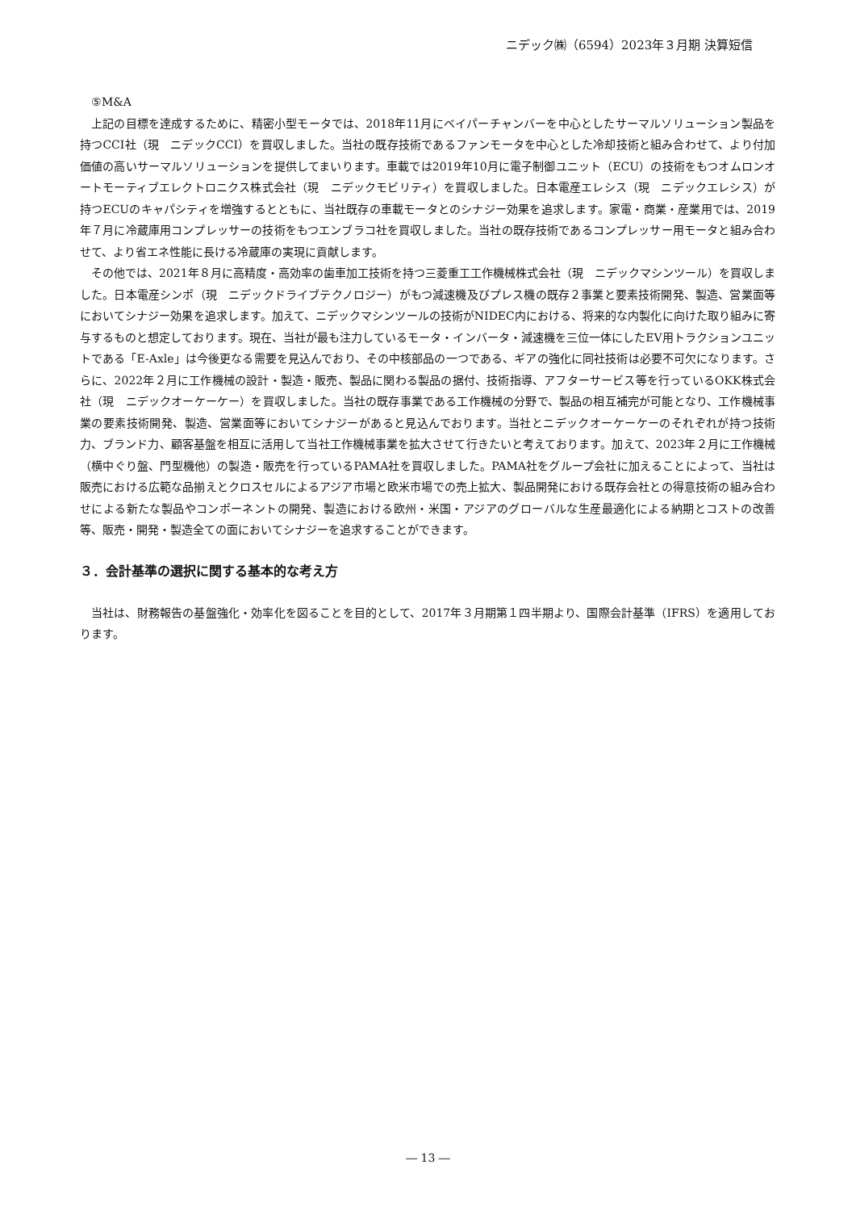ニデック㈱（6594）2023年３月期 決算短信
⑤M&A
上記の目標を達成するために、精密小型モータでは、2018年11月にベイパーチャンバーを中心としたサーマルソリューション製品を持つCCI社（現　ニデックCCI）を買収しました。当社の既存技術であるファンモータを中心とした冷却技術と組み合わせて、より付加価値の高いサーマルソリューションを提供してまいります。車載では2019年10月に電子制御ユニット（ECU）の技術をもつオムロンオートモーティブエレクトロニクス株式会社（現　ニデックモビリティ）を買収しました。日本電産エレシス（現　ニデックエレシス）が持つECUのキャパシティを増強するとともに、当社既存の車載モータとのシナジー効果を追求します。家電・商業・産業用では、2019年７月に冷蔵庫用コンプレッサーの技術をもつエンブラコ社を買収しました。当社の既存技術であるコンプレッサー用モータと組み合わせて、より省エネ性能に長ける冷蔵庫の実現に貢献します。
その他では、2021年８月に高精度・高効率の歯車加工技術を持つ三菱重工工作機械株式会社（現　ニデックマシンツール）を買収しました。日本電産シンポ（現　ニデックドライブテクノロジー）がもつ減速機及びプレス機の既存２事業と要素技術開発、製造、営業面等においてシナジー効果を追求します。加えて、ニデックマシンツールの技術がNIDEC内における、将来的な内製化に向けた取り組みに寄与するものと想定しております。現在、当社が最も注力しているモータ・インバータ・減速機を三位一体にしたEV用トラクションユニットである「E-Axle」は今後更なる需要を見込んでおり、その中核部品の一つである、ギアの強化に同社技術は必要不可欠になります。さらに、2022年２月に工作機械の設計・製造・販売、製品に関わる製品の据付、技術指導、アフターサービス等を行っているOKK株式会社（現　ニデックオーケーケー）を買収しました。当社の既存事業である工作機械の分野で、製品の相互補完が可能となり、工作機械事業の要素技術開発、製造、営業面等においてシナジーがあると見込んでおります。当社とニデックオーケーケーのそれぞれが持つ技術力、ブランド力、顧客基盤を相互に活用して当社工作機械事業を拡大させて行きたいと考えております。加えて、2023年２月に工作機械（横中ぐり盤、門型機他）の製造・販売を行っているPAMA社を買収しました。PAMA社をグループ会社に加えることによって、当社は販売における広範な品揃えとクロスセルによるアジア市場と欧米市場での売上拡大、製品開発における既存会社との得意技術の組み合わせによる新たな製品やコンポーネントの開発、製造における欧州・米国・アジアのグローバルな生産最適化による納期とコストの改善等、販売・開発・製造全ての面においてシナジーを追求することができます。
３．会計基準の選択に関する基本的な考え方
当社は、財務報告の基盤強化・効率化を図ることを目的として、2017年３月期第１四半期より、国際会計基準（IFRS）を適用しております。
― 13 ―